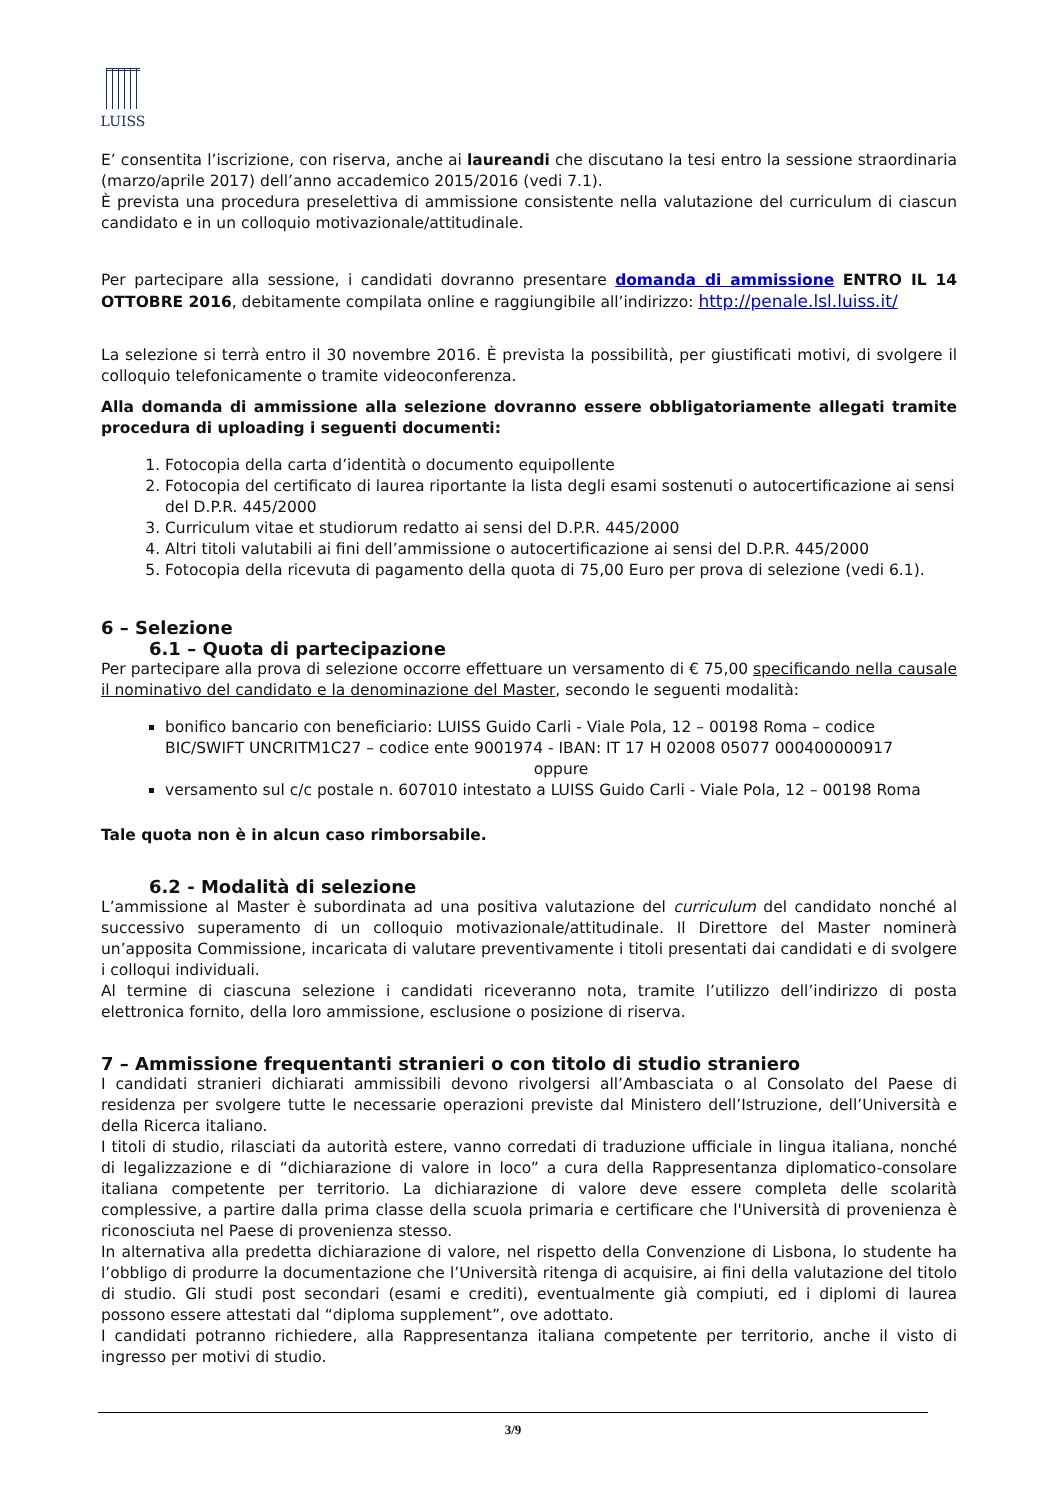LUISS
E’ consentita l’iscrizione, con riserva, anche ai laureandi che discutano la tesi entro la sessione straordinaria (marzo/aprile 2017) dell’anno accademico 2015/2016 (vedi 7.1).
È prevista una procedura preselettiva di ammissione consistente nella valutazione del curriculum di ciascun candidato e in un colloquio motivazionale/attitudinale.
Per partecipare alla sessione, i candidati dovranno presentare domanda di ammissione ENTRO IL 14 OTTOBRE 2016, debitamente compilata online e raggiungibile all’indirizzo: http://penale.lsl.luiss.it/
La selezione si terrà entro il 30 novembre 2016. È prevista la possibilità, per giustificati motivi, di svolgere il colloquio telefonicamente o tramite videoconferenza.
Alla domanda di ammissione alla selezione dovranno essere obbligatoriamente allegati tramite procedura di uploading i seguenti documenti:
1. Fotocopia della carta d’identità o documento equipollente
2. Fotocopia del certificato di laurea riportante la lista degli esami sostenuti o autocertificazione ai sensi del D.P.R. 445/2000
3. Curriculum vitae et studiorum redatto ai sensi del D.P.R. 445/2000
4. Altri titoli valutabili ai fini dell’ammissione o autocertificazione ai sensi del D.P.R. 445/2000
5. Fotocopia della ricevuta di pagamento della quota di 75,00 Euro per prova di selezione (vedi 6.1).
6 – Selezione
6.1 – Quota di partecipazione
Per partecipare alla prova di selezione occorre effettuare un versamento di € 75,00 specificando nella causale il nominativo del candidato e la denominazione del Master, secondo le seguenti modalità:
bonifico bancario con beneficiario: LUISS Guido Carli - Viale Pola, 12 – 00198 Roma – codice BIC/SWIFT UNCRITM1C27 – codice ente 9001974 - IBAN: IT 17 H 02008 05077 000400000917
oppure
versamento sul c/c postale n. 607010 intestato a LUISS Guido Carli - Viale Pola, 12 – 00198 Roma
Tale quota non è in alcun caso rimborsabile.
6.2 - Modalità di selezione
L’ammissione al Master è subordinata ad una positiva valutazione del curriculum del candidato nonché al successivo superamento di un colloquio motivazionale/attitudinale. Il Direttore del Master nominerà un’apposita Commissione, incaricata di valutare preventivamente i titoli presentati dai candidati e di svolgere i colloqui individuali.
Al termine di ciascuna selezione i candidati riceveranno nota, tramite l’utilizzo dell’indirizzo di posta elettronica fornito, della loro ammissione, esclusione o posizione di riserva.
7 – Ammissione frequentanti stranieri o con titolo di studio straniero
I candidati stranieri dichiarati ammissibili devono rivolgersi all’Ambasciata o al Consolato del Paese di residenza per svolgere tutte le necessarie operazioni previste dal Ministero dell’Istruzione, dell’Università e della Ricerca italiano.
I titoli di studio, rilasciati da autorità estere, vanno corredati di traduzione ufficiale in lingua italiana, nonché di legalizzazione e di “dichiarazione di valore in loco” a cura della Rappresentanza diplomatico-consolare italiana competente per territorio. La dichiarazione di valore deve essere completa delle scolarità complessive, a partire dalla prima classe della scuola primaria e certificare che l'Università di provenienza è riconosciuta nel Paese di provenienza stesso.
In alternativa alla predetta dichiarazione di valore, nel rispetto della Convenzione di Lisbona, lo studente ha l’obbligo di produrre la documentazione che l’Università ritenga di acquisire, ai fini della valutazione del titolo di studio. Gli studi post secondari (esami e crediti), eventualmente già compiuti, ed i diplomi di laurea possono essere attestati dal “diploma supplement”, ove adottato.
I candidati potranno richiedere, alla Rappresentanza italiana competente per territorio, anche il visto di ingresso per motivi di studio.
3/9